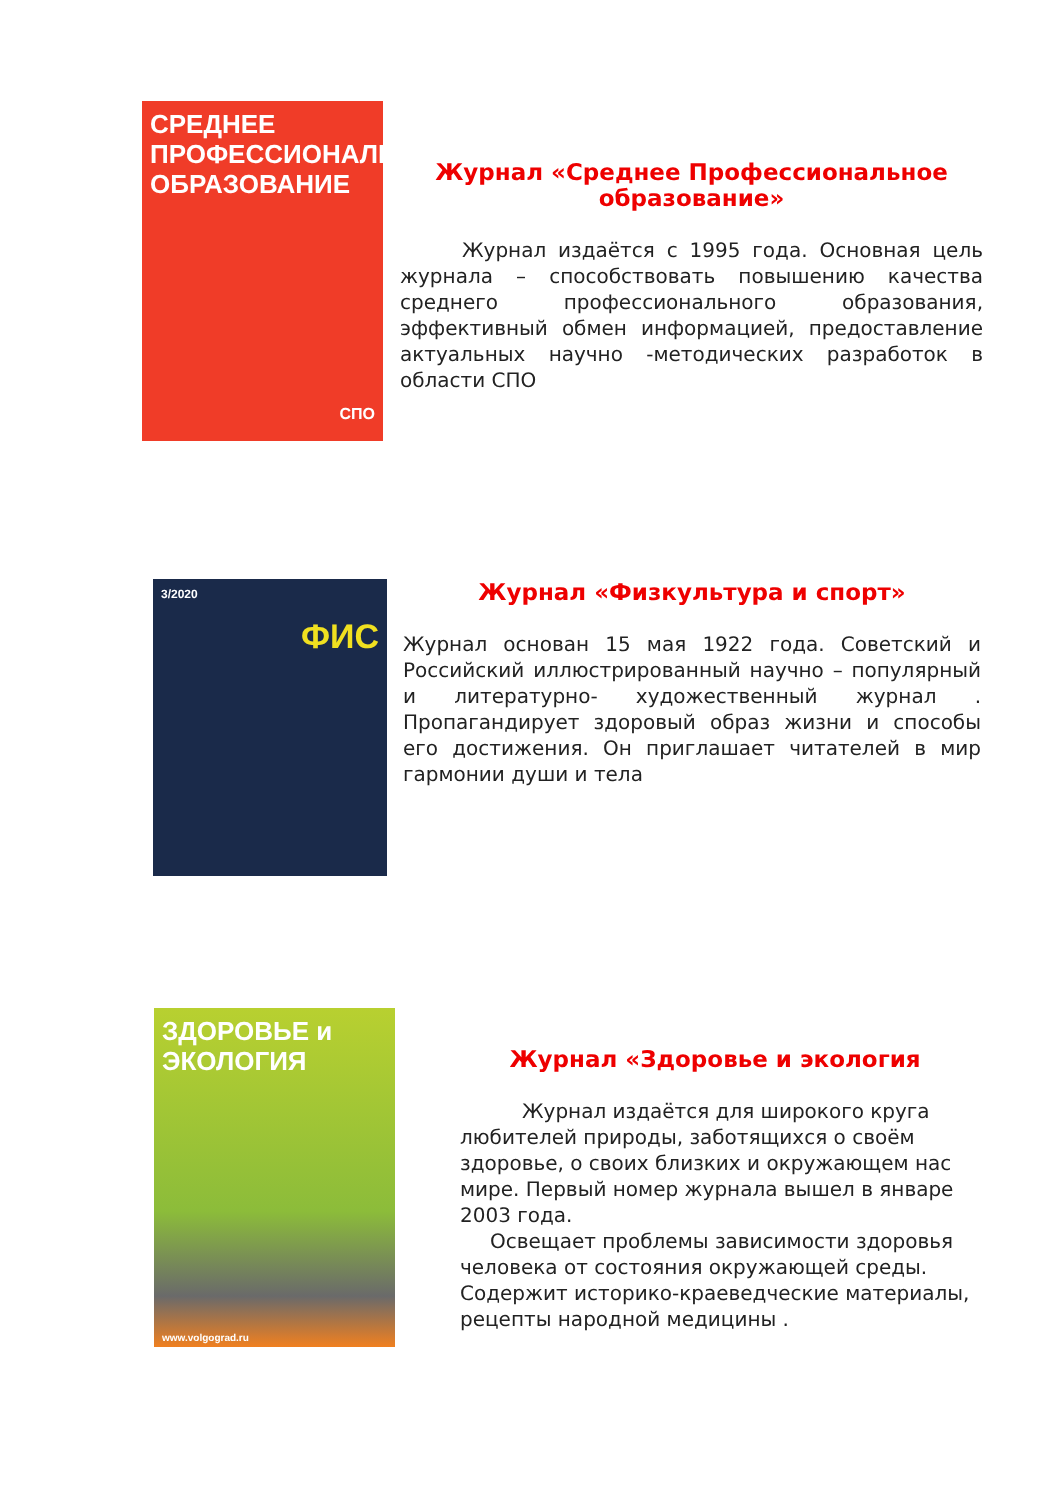СРЕДНЕЕ ПРОФЕССИОНАЛЬНОЕ ОБРАЗОВАНИЕ
СПО
Журнал «Среднее Профессиональное образование»
Журнал издаётся с 1995 года. Основная цель журнала – способствовать повышению качества среднего профессионального образования, эффективный обмен информацией, предоставление актуальных научно -методических разработок в области СПО
3/2020
ФИС
Журнал «Физкультура и спорт»
Журнал основан 15 мая 1922 года. Советский и Российский иллюстрированный научно – популярный и литературно- художественный журнал . Пропагандирует здоровый образ жизни и способы его достижения. Он приглашает читателей в мир гармонии души и тела
ЗДОРОВЬЕ и ЭКОЛОГИЯ
www.volgograd.ru
Журнал «Здоровье и экология
Журнал издаётся для широкого круга любителей природы, заботящихся о своём здоровье, о своих близких и окружающем нас мире. Первый номер журнала вышел в январе 2003 года.
Освещает проблемы зависимости здоровья человека от состояния окружающей среды. Содержит историко-краеведческие материалы, рецепты народной медицины .